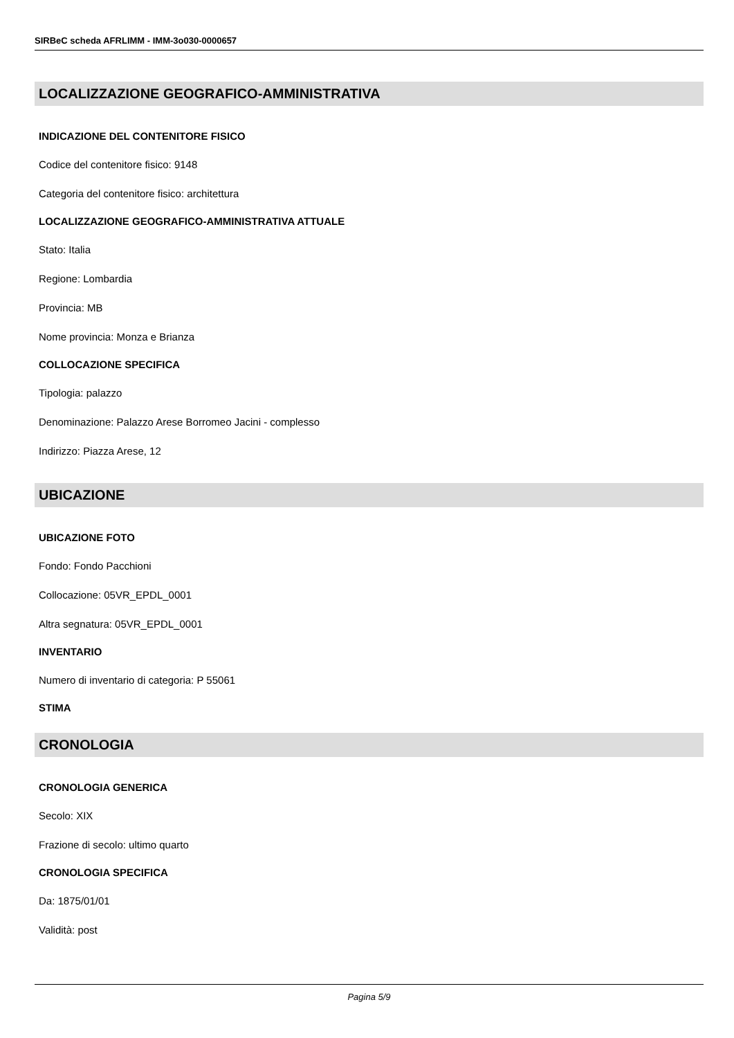SIRBeC scheda AFRLIMM - IMM-3o030-0000657
LOCALIZZAZIONE GEOGRAFICO-AMMINISTRATIVA
INDICAZIONE DEL CONTENITORE FISICO
Codice del contenitore fisico: 9148
Categoria del contenitore fisico: architettura
LOCALIZZAZIONE GEOGRAFICO-AMMINISTRATIVA ATTUALE
Stato: Italia
Regione: Lombardia
Provincia: MB
Nome provincia: Monza e Brianza
COLLOCAZIONE SPECIFICA
Tipologia: palazzo
Denominazione: Palazzo Arese Borromeo Jacini - complesso
Indirizzo: Piazza Arese, 12
UBICAZIONE
UBICAZIONE FOTO
Fondo: Fondo Pacchioni
Collocazione: 05VR_EPDL_0001
Altra segnatura: 05VR_EPDL_0001
INVENTARIO
Numero di inventario di categoria: P 55061
STIMA
CRONOLOGIA
CRONOLOGIA GENERICA
Secolo: XIX
Frazione di secolo: ultimo quarto
CRONOLOGIA SPECIFICA
Da: 1875/01/01
Validità: post
Pagina 5/9